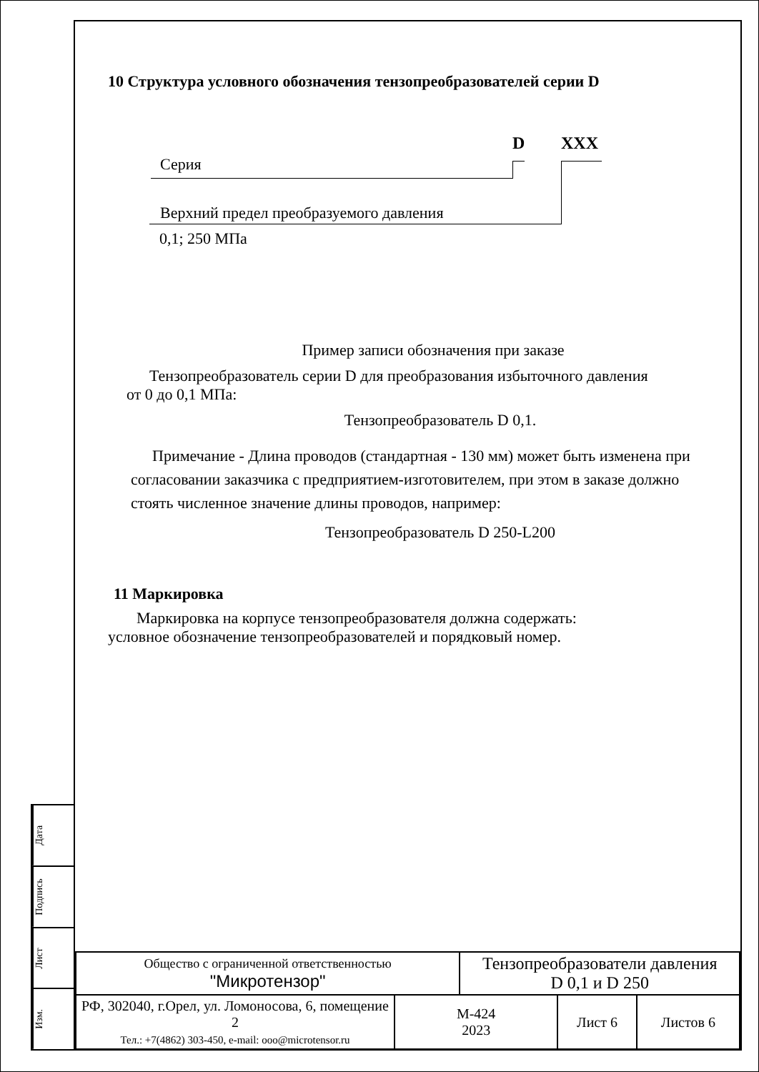Дата
Подпись
Лист
Изм.
10 Структура условного обозначения тензопреобразователей серии D
D XXX
Серия
Верхний предел преобразуемого давления
0,1; 250 МПа
Пример записи обозначения при заказе
Тензопреобразователь серии D для преобразования избыточного давления
от 0 до 0,1 МПа:
Тензопреобразователь D 0,1.
Примечание - Длина проводов (стандартная - 130 мм) может быть изменена при согласовании заказчика с предприятием-изготовителем, при этом в заказе должно стоять численное значение длины проводов, например:
Тензопреобразователь D 250-L200
11 Маркировка
Маркировка на корпусе тензопреобразователя должна содержать:
условное обозначение тензопреобразователей и порядковый номер.
| Общество с ограниченной ответственностью "Микротензор" | | Тензопреобразователи давления D 0,1 и D 250 | | |
| РФ, 302040, г.Орел, ул. Ломоносова, 6, помещение 2 Тел.: +7(4862) 303-450, e-mail: ooo@microtensor.ru | М-424 2023 | | Лист 6 | Листов 6 |